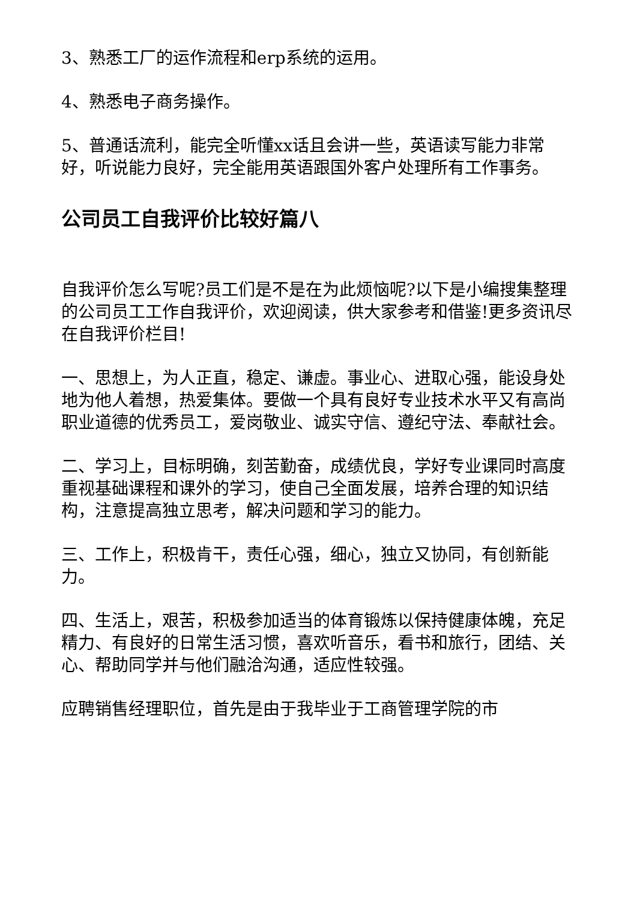3、熟悉工厂的运作流程和erp系统的运用。
4、熟悉电子商务操作。
5、普通话流利，能完全听懂xx话且会讲一些，英语读写能力非常好，听说能力良好，完全能用英语跟国外客户处理所有工作事务。
公司员工自我评价比较好篇八
自我评价怎么写呢?员工们是不是在为此烦恼呢?以下是小编搜集整理的公司员工工作自我评价，欢迎阅读，供大家参考和借鉴!更多资讯尽在自我评价栏目!
一、思想上，为人正直，稳定、谦虚。事业心、进取心强，能设身处地为他人着想，热爱集体。要做一个具有良好专业技术水平又有高尚职业道德的优秀员工，爱岗敬业、诚实守信、遵纪守法、奉献社会。
二、学习上，目标明确，刻苦勤奋，成绩优良，学好专业课同时高度重视基础课程和课外的学习，使自己全面发展，培养合理的知识结构，注意提高独立思考，解决问题和学习的能力。
三、工作上，积极肯干，责任心强，细心，独立又协同，有创新能力。
四、生活上，艰苦，积极参加适当的体育锻炼以保持健康体魄，充足精力、有良好的日常生活习惯，喜欢听音乐，看书和旅行，团结、关心、帮助同学并与他们融洽沟通，适应性较强。
应聘销售经理职位，首先是由于我毕业于工商管理学院的市